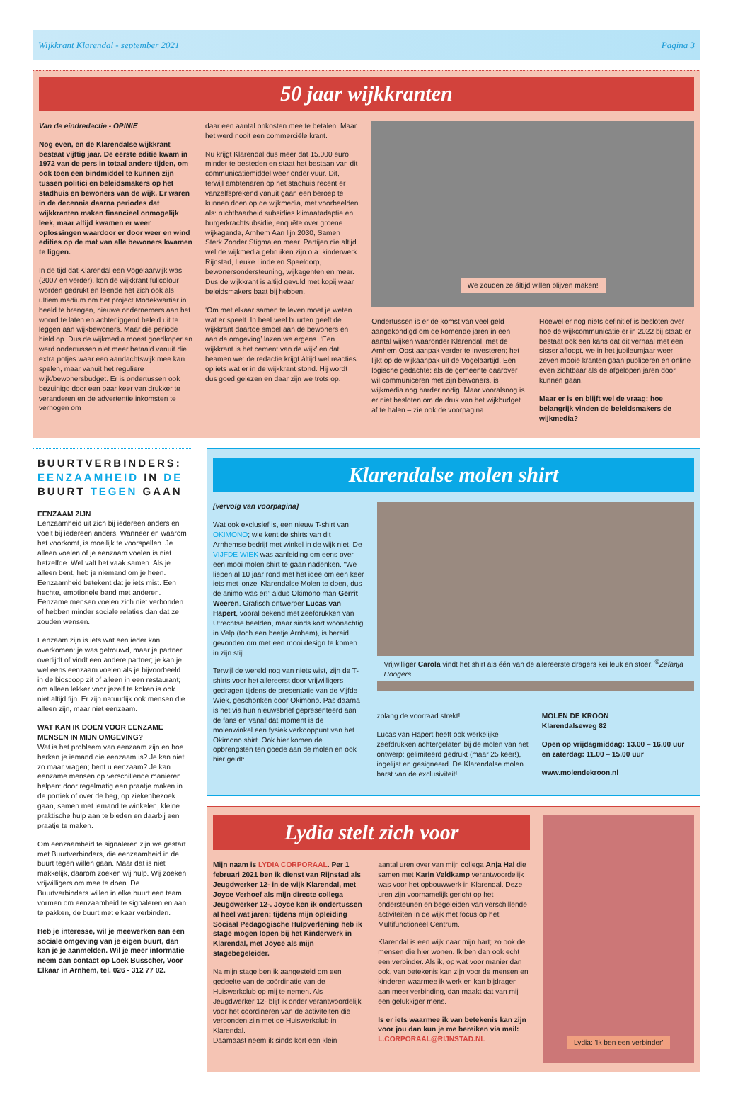Wijkkrant Klarendal - september 2021 Pagina 3
50 jaar wijkkranten
Van de eindredactie - OPINIE
Nog even, en de Klarendalse wijkkrant bestaat vijftig jaar. De eerste editie kwam in 1972 van de pers in totaal andere tijden, om ook toen een bindmiddel te kunnen zijn tussen politici en beleidsmakers op het stadhuis en bewoners van de wijk. Er waren in de decennia daarna periodes dat wijkkranten maken financieel onmogelijk leek, maar altijd kwamen er weer oplossingen waardoor er door weer en wind edities op de mat van alle bewoners kwamen te liggen.
In de tijd dat Klarendal een Vogelaarwijk was (2007 en verder), kon de wijkkrant fullcolour worden gedrukt en leende het zich ook als ultiem medium om het project Modekwartier in beeld te brengen, nieuwe ondernemers aan het woord te laten en achterliggend beleid uit te leggen aan wijkbewoners. Maar die periode hield op. Dus de wijkmedia moest goedkoper en werd ondertussen niet meer betaald vanuit die extra potjes waar een aandachtswijk mee kan spelen, maar vanuit het reguliere wijk/bewonersbudget. Er is ondertussen ook bezuinigd door een paar keer van drukker te veranderen en de advertentie inkomsten te verhogen om
daar een aantal onkosten mee te betalen. Maar het werd nooit een commerciële krant.
Nu krijgt Klarendal dus meer dat 15.000 euro minder te besteden en staat het bestaan van dit communicatiemiddel weer onder vuur. Dit, terwijl ambtenaren op het stadhuis recent er vanzelfsprekend vanuit gaan een beroep te kunnen doen op de wijkmedia, met voorbeelden als: ruchtbaarheid subsidies klimaatadaptie en burgerkrachtsubsidie, enquête over groene wijkagenda, Arnhem Aan lijn 2030, Samen Sterk Zonder Stigma en meer. Partijen die altijd wel de wijkmedia gebruiken zijn o.a. kinderwerk Rijnstad, Leuke Linde en Speeldorp, bewonersondersteuning, wijkagenten en meer. Dus de wijkkrant is altijd gevuld met kopij waar beleidsmakers baat bij hebben.
‘Om met elkaar samen te leven moet je weten wat er speelt. In heel veel buurten geeft de wijkkrant daartoe smoel aan de bewoners en aan de omgeving’ lazen we ergens. ‘Een wijkkrant is het cement van de wijk’ en dat beamen we: de redactie krijgt áltijd wel reacties op iets wat er in de wijkkrant stond. Hij wordt dus goed gelezen en daar zijn we trots op.
We zouden ze áltijd willen blijven maken!
Ondertussen is er de komst van veel geld aangekondigd om de komende jaren in een aantal wijken waaronder Klarendal, met de Arnhem Oost aanpak verder te investeren; het lijkt op de wijkaanpak uit de Vogelaartijd. Een logische gedachte: als de gemeente daarover wil communiceren met zijn bewoners, is wijkmedia nog harder nodig. Maar vooralsnog is er niet besloten om de druk van het wijkbudget af te halen – zie ook de voorpagina.
Hoewel er nog niets definitief is besloten over hoe de wijkcommunicatie er in 2022 bij staat: er bestaat ook een kans dat dit verhaal met een sisser afloopt, we in het jubileumjaar weer zeven mooie kranten gaan publiceren en online even zichtbaar als de afgelopen jaren door kunnen gaan.
Maar er is en blijft wel de vraag: hoe belangrijk vinden de beleidsmakers de wijkmedia?
BUURTVERBINDERS: EENZAAMHEID IN DE BUURT TEGEN GAAN
EENZAAM ZIJN
Eenzaamheid uit zich bij iedereen anders en voelt bij iedereen anders. Wanneer en waarom het voorkomt, is moeilijk te voorspellen. Je alleen voelen of je eenzaam voelen is niet hetzelfde. Wel valt het vaak samen. Als je alleen bent, heb je niemand om je heen. Eenzaamheid betekent dat je iets mist. Een hechte, emotionele band met anderen. Eenzame mensen voelen zich niet verbonden of hebben minder sociale relaties dan dat ze zouden wensen.
Eenzaam zijn is iets wat een ieder kan overkomen: je was getrouwd, maar je partner overlijdt of vindt een andere partner; je kan je wel eens eenzaam voelen als je bijvoorbeeld in de bioscoop zit of alleen in een restaurant; om alleen lekker voor jezelf te koken is ook niet altijd fijn. Er zijn natuurlijk ook mensen die alleen zijn, maar niet eenzaam.
WAT KAN IK DOEN VOOR EENZAME MENSEN IN MIJN OMGEVING?
Wat is het probleem van eenzaam zijn en hoe herken je iemand die eenzaam is? Je kan niet zo maar vragen; bent u eenzaam? Je kan eenzame mensen op verschillende manieren helpen: door regelmatig een praatje maken in de portiek of over de heg, op ziekenbezoek gaan, samen met iemand te winkelen, kleine praktische hulp aan te bieden en daarbij een praatje te maken.
Om eenzaamheid te signaleren zijn we gestart met Buurtverbinders, die eenzaamheid in de buurt tegen willen gaan. Maar dat is niet makkelijk, daarom zoeken wij hulp. Wij zoeken vrijwilligers om mee te doen. De Buurtverbinders willen in elke buurt een team vormen om eenzaamheid te signaleren en aan te pakken, de buurt met elkaar verbinden.
Heb je interesse, wil je meewerken aan een sociale omgeving van je eigen buurt, dan kan je je aanmelden. Wil je meer informatie neem dan contact op Loek Busscher, Voor Elkaar in Arnhem, tel. 026 - 312 77 02.
Klarendalse molen shirt
[vervolg van voorpagina]
Wat ook exclusief is, een nieuw T-shirt van OKIMONO; wie kent de shirts van dit Arnhemse bedrijf met winkel in de wijk niet. De VIJFDE WIEK was aanleiding om eens over een mooi molen shirt te gaan nadenken. “We liepen al 10 jaar rond met het idee om een keer iets met 'onze' Klarendalse Molen te doen, dus de animo was er!” aldus Okimono man Gerrit Weeren. Grafisch ontwerper Lucas van Hapert, vooral bekend met zeefdrukken van Utrechtse beelden, maar sinds kort woonachtig in Velp (toch een beetje Arnhem), is bereid gevonden om met een mooi design te komen in zijn stijl.
Terwijl de wereld nog van niets wist, zijn de T-shirts voor het allereerst door vrijwilligers gedragen tijdens de presentatie van de Vijfde Wiek, geschonken door Okimono. Pas daarna is het via hun nieuwsbrief gepresenteerd aan de fans en vanaf dat moment is de molenwinkel een fysiek verkooppunt van het Okimono shirt. Ook hier komen de opbrengsten ten goede aan de molen en ook hier geldt:
Vrijwilliger Carola vindt het shirt als één van de allereerste dragers kei leuk en stoer! <sup>©</sup>Zefanja Hoogers
zolang de voorraad strekt!
Lucas van Hapert heeft ook werkelijke zeefdrukken achtergelaten bij de molen van het ontwerp: gelimiteerd gedrukt (maar 25 keer!), ingelijst en gesigneerd. De Klarendalse molen barst van de exclusiviteit!
MOLEN DE KROON
Klarendalseweg 82
Open op vrijdagmiddag: 13.00 – 16.00 uur en zaterdag: 11.00 – 15.00 uur
www.molendekroon.nl
Lydia stelt zich voor
Mijn naam is LYDIA CORPORAAL. Per 1 februari 2021 ben ik dienst van Rijnstad als Jeugdwerker 12- in de wijk Klarendal, met Joyce Verhoef als mijn directe collega Jeugdwerker 12-. Joyce ken ik ondertussen al heel wat jaren; tijdens mijn opleiding Sociaal Pedagogische Hulpverlening heb ik stage mogen lopen bij het Kinderwerk in Klarendal, met Joyce als mijn stagebegeleider.
Na mijn stage ben ik aangesteld om een gedeelte van de coördinatie van de Huiswerkclub op mij te nemen. Als Jeugdwerker 12- blijf ik onder verantwoordelijk voor het coördineren van de activiteiten die verbonden zijn met de Huiswerkclub in Klarendal.
Daarnaast neem ik sinds kort een klein
aantal uren over van mijn collega Anja Hal die samen met Karin Veldkamp verantwoordelijk was voor het opbouwwerk in Klarendal. Deze uren zijn voornamelijk gericht op het ondersteunen en begeleiden van verschillende activiteiten in de wijk met focus op het Multifunctioneel Centrum.
Klarendal is een wijk naar mijn hart; zo ook de mensen die hier wonen. Ik ben dan ook echt een verbinder. Als ik, op wat voor manier dan ook, van betekenis kan zijn voor de mensen en kinderen waarmee ik werk en kan bijdragen aan meer verbinding, dan maakt dat van mij een gelukkiger mens.
Is er iets waarmee ik van betekenis kan zijn voor jou dan kun je me bereiken via mail: L.CORPORAAL@RIJNSTAD.NL
Lydia: 'Ik ben een verbinder'